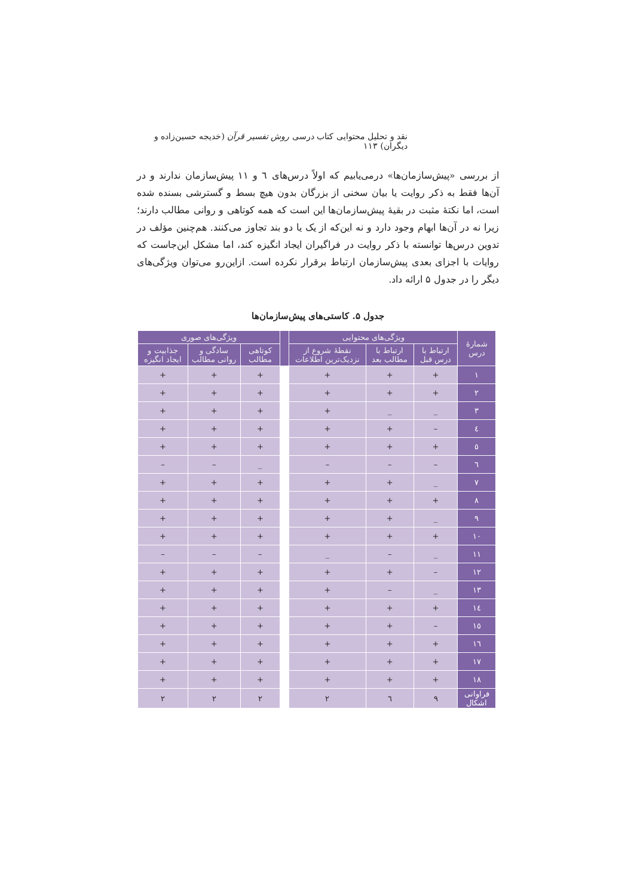نقد و تحلیل محتوایی کتاب درسی روش تفسیر قرآن (خدیجه حسین‌زاده و دیگران) ۱۱۳
از بررسی «پیش‌سازمان‌ها» درمی‌یابیم که اولاً درس‌های ٦ و ۱۱ پیش‌سازمان ندارند و در آن‌ها فقط به ذکر روایت یا بیان سخنی از بزرگان بدون هیچ بسط و گسترشی بسنده شده است، اما نکتهٔ مثبت در بقیهٔ پیش‌سازمان‌ها این است که همه کوتاهی و روانی مطالب دارند؛ زیرا نه در آن‌ها ابهام وجود دارد و نه این‌که از یک یا دو بند تجاوز می‌کنند. هم‌چنین مؤلف در تدوین درس‌ها توانسته با ذکر روایت در فراگیران ایجاد انگیزه کند، اما مشکل این‌جاست که روایات با اجزای بعدی پیش‌سازمان ارتباط برقرار نکرده است. ازاین‌رو می‌توان ویژگی‌های دیگر را در جدول ۵ ارائه داد.
جدول ۵. کاستی‌های پیش‌سازمان‌ها
| شمارهٔ درس | ویژگی‌های محتوایی | | | | ویژگی‌های صوری | | |
| --- | --- | --- | --- | --- | --- | --- | --- |
| | ارتباط با درس قبل | ارتباط با مطالب بعد | نقطهٔ شروع از نزدیک‌ترین اطلاعات | | کوتاهی مطالب | سادگی و روانی مطالب | جذابیت و ایجاد انگیزه |
| ۱ | + | + | + | | + | + | + |
| ۲ | + | + | + | | + | + | + |
| ۳ | _ | _ | + | | + | + | + |
| ٤ | – | + | + | | + | + | + |
| ٥ | + | + | + | | + | + | + |
| ٦ | – | – | – | | _ | – | – |
| ۷ | _ | + | + | | + | + | + |
| ۸ | + | + | + | | + | + | + |
| ۹ | _ | + | + | | + | + | + |
| ۱۰ | + | + | + | | + | + | + |
| ۱۱ | _ | – | _ | | – | – | – |
| ۱۲ | – | + | + | | + | + | + |
| ۱۳ | _ | – | + | | + | + | + |
| ۱٤ | + | + | + | | + | + | + |
| ۱٥ | – | + | + | | + | + | + |
| ۱٦ | + | + | + | | + | + | + |
| ۱۷ | + | + | + | | + | + | + |
| ۱۸ | + | + | + | | + | + | + |
| فراوانی اشکال | ۹ | ٦ | ۲ | | ۲ | ۲ | ۲ |